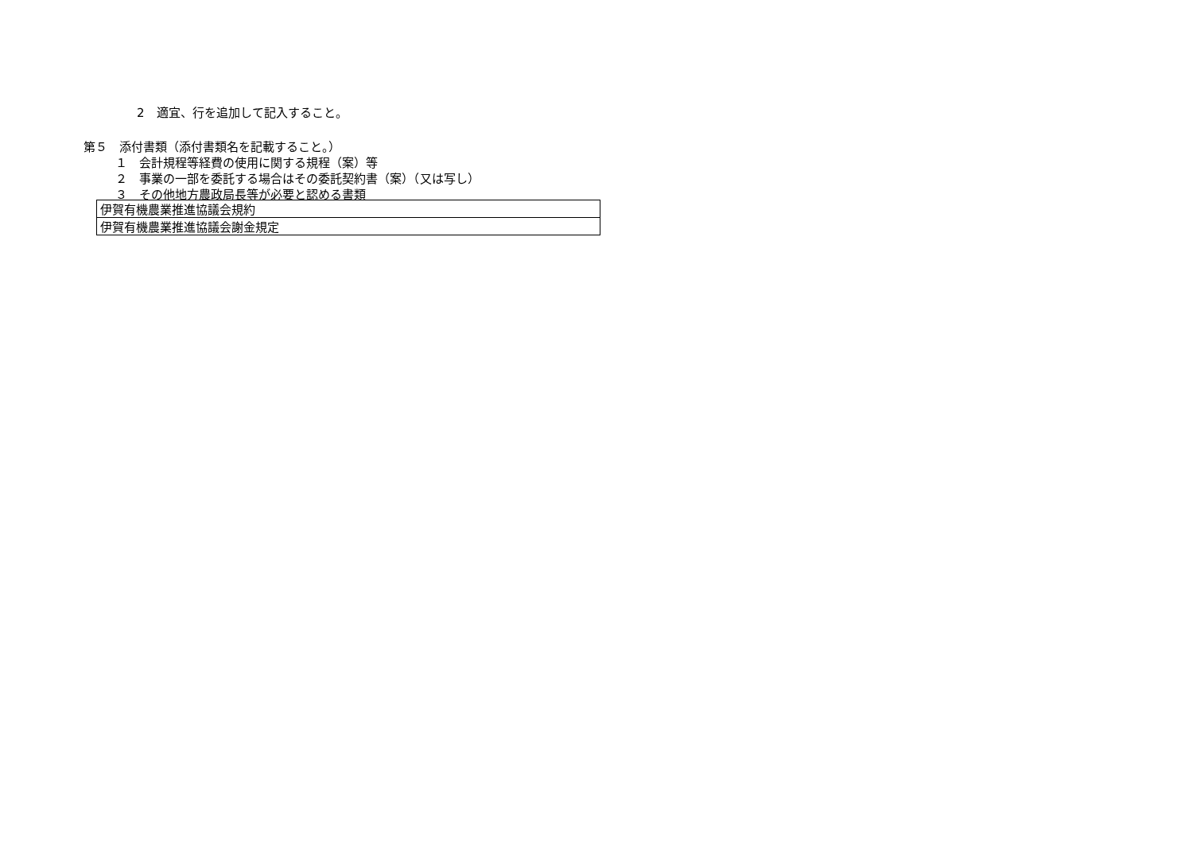2　適宜、行を追加して記入すること。
第５　添付書類（添付書類名を記載すること。）
１　会計規程等経費の使用に関する規程（案）等
２　事業の一部を委託する場合はその委託契約書（案）（又は写し）
３　その他地方農政局長等が必要と認める書類
| 伊賀有機農業推進協議会規約 |
| 伊賀有機農業推進協議会謝金規定 |